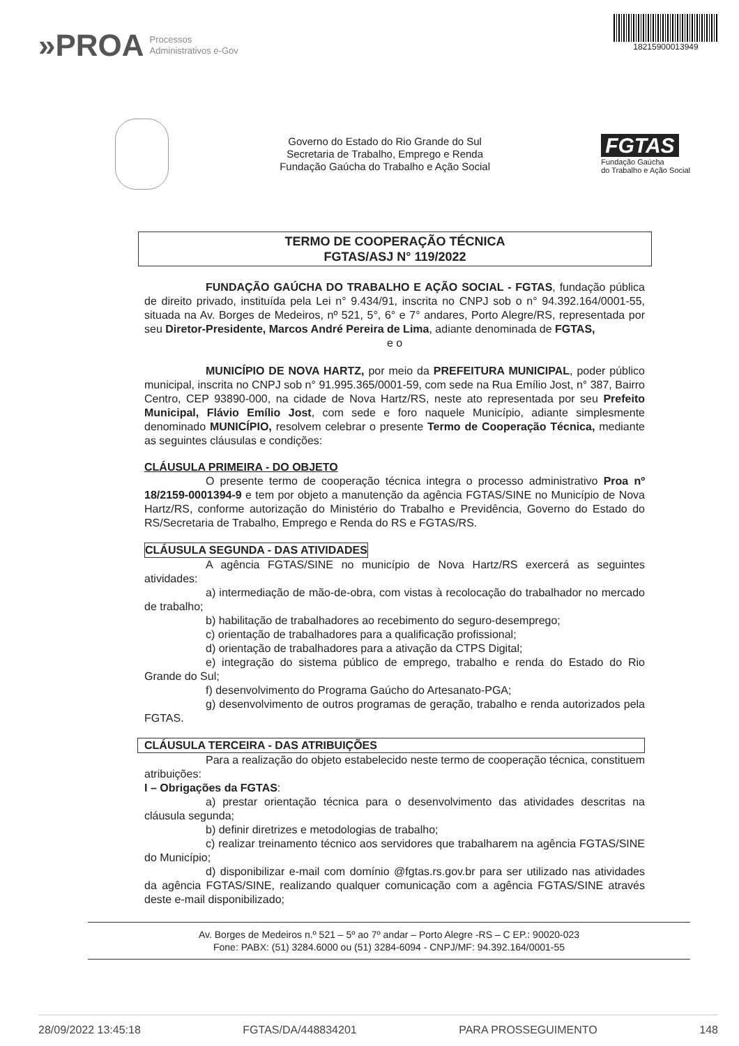»PROA Processos
Administrativos e-Gov
18215900013949
Governo do Estado do Rio Grande do Sul
Secretaria de Trabalho, Emprego e Renda
Fundação Gaúcha do Trabalho e Ação Social
FGTAS
Fundação Gaúcha
do Trabalho e Ação Social
TERMO DE COOPERAÇÃO TÉCNICA
FGTAS/ASJ N° 119/2022
FUNDAÇÃO GAÚCHA DO TRABALHO E AÇÃO SOCIAL - FGTAS, fundação pública de direito privado, instituída pela Lei n° 9.434/91, inscrita no CNPJ sob o n° 94.392.164/0001-55, situada na Av. Borges de Medeiros, nº 521, 5°, 6° e 7° andares, Porto Alegre/RS, representada por seu Diretor-Presidente, Marcos André Pereira de Lima, adiante denominada de FGTAS,
e o
MUNICÍPIO DE NOVA HARTZ, por meio da PREFEITURA MUNICIPAL, poder público municipal, inscrita no CNPJ sob n° 91.995.365/0001-59, com sede na Rua Emílio Jost, n° 387, Bairro Centro, CEP 93890-000, na cidade de Nova Hartz/RS, neste ato representada por seu Prefeito Municipal, Flávio Emílio Jost, com sede e foro naquele Município, adiante simplesmente denominado MUNICÍPIO, resolvem celebrar o presente Termo de Cooperação Técnica, mediante as seguintes cláusulas e condições:
CLÁUSULA PRIMEIRA - DO OBJETO
O presente termo de cooperação técnica integra o processo administrativo Proa nº 18/2159-0001394-9 e tem por objeto a manutenção da agência FGTAS/SINE no Município de Nova Hartz/RS, conforme autorização do Ministério do Trabalho e Previdência, Governo do Estado do RS/Secretaria de Trabalho, Emprego e Renda do RS e FGTAS/RS.
CLÁUSULA SEGUNDA - DAS ATIVIDADES
A agência FGTAS/SINE no município de Nova Hartz/RS exercerá as seguintes atividades:
a) intermediação de mão-de-obra, com vistas à recolocação do trabalhador no mercado de trabalho;
b) habilitação de trabalhadores ao recebimento do seguro-desemprego;
c) orientação de trabalhadores para a qualificação profissional;
d) orientação de trabalhadores para a ativação da CTPS Digital;
e) integração do sistema público de emprego, trabalho e renda do Estado do Rio Grande do Sul;
f) desenvolvimento do Programa Gaúcho do Artesanato-PGA;
g) desenvolvimento de outros programas de geração, trabalho e renda autorizados pela FGTAS.
CLÁUSULA TERCEIRA - DAS ATRIBUIÇÕES
Para a realização do objeto estabelecido neste termo de cooperação técnica, constituem atribuições:
I – Obrigações da FGTAS:
a) prestar orientação técnica para o desenvolvimento das atividades descritas na cláusula segunda;
b) definir diretrizes e metodologias de trabalho;
c) realizar treinamento técnico aos servidores que trabalharem na agência FGTAS/SINE do Município;
d) disponibilizar e-mail com domínio @fgtas.rs.gov.br para ser utilizado nas atividades da agência FGTAS/SINE, realizando qualquer comunicação com a agência FGTAS/SINE através deste e-mail disponibilizado;
Av. Borges de Medeiros n.º 521 – 5º ao 7º andar – Porto Alegre -RS – C EP.: 90020-023
Fone: PABX: (51) 3284.6000 ou (51) 3284-6094 - CNPJ/MF: 94.392.164/0001-55
28/09/2022 13:45:18 FGTAS/DA/448834201 PARA PROSSEGUIMENTO 148